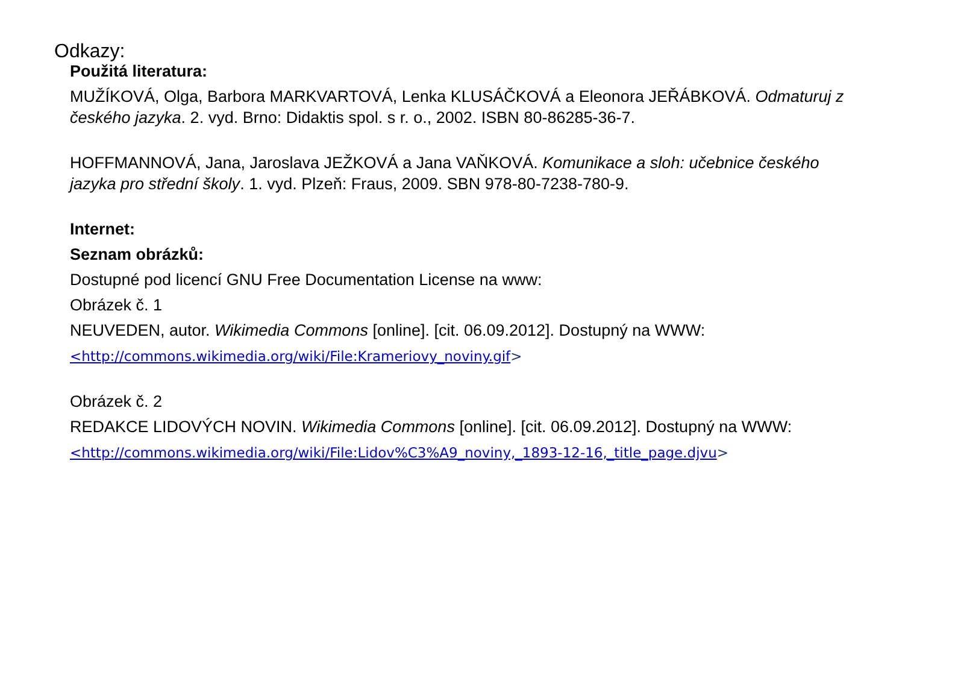Odkazy:
Použitá literatura:
MUŽÍKOVÁ, Olga, Barbora MARKVARTOVÁ, Lenka KLUSÁČKOVÁ a Eleonora JEŘÁBKOVÁ. Odmaturuj z českého jazyka. 2. vyd. Brno: Didaktis spol. s r. o., 2002. ISBN 80-86285-36-7.
HOFFMANNOVÁ, Jana, Jaroslava JEŽKOVÁ a Jana VAŇKOVÁ. Komunikace a sloh: učebnice českého jazyka pro střední školy. 1. vyd. Plzeň: Fraus, 2009. SBN 978-80-7238-780-9.
Internet:
Seznam obrázků:
Dostupné pod licencí GNU Free Documentation License na www:
Obrázek č. 1
NEUVEDEN, autor. Wikimedia Commons [online]. [cit. 06.09.2012]. Dostupný na WWW:
<http://commons.wikimedia.org/wiki/File:Krameriovy_noviny.gif>
Obrázek č. 2
REDAKCE LIDOVÝCH NOVIN. Wikimedia Commons [online]. [cit. 06.09.2012]. Dostupný na WWW:
<http://commons.wikimedia.org/wiki/File:Lidov%C3%A9_noviny,_1893-12-16,_title_page.djvu>